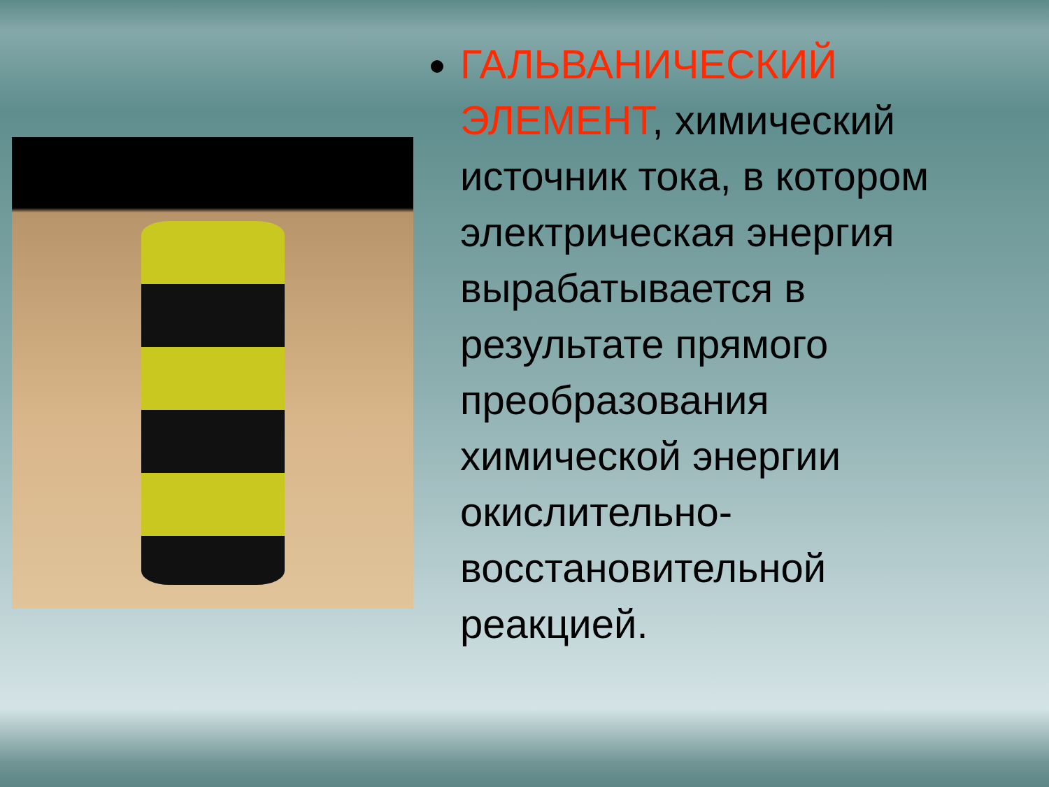ГАЛЬВАНИЧЕСКИЙ ЭЛЕМЕНТ, химический источник тока, в котором электрическая энергия вырабатывается в результате прямого преобразования химической энергии окислительно-восстановительной реакцией.